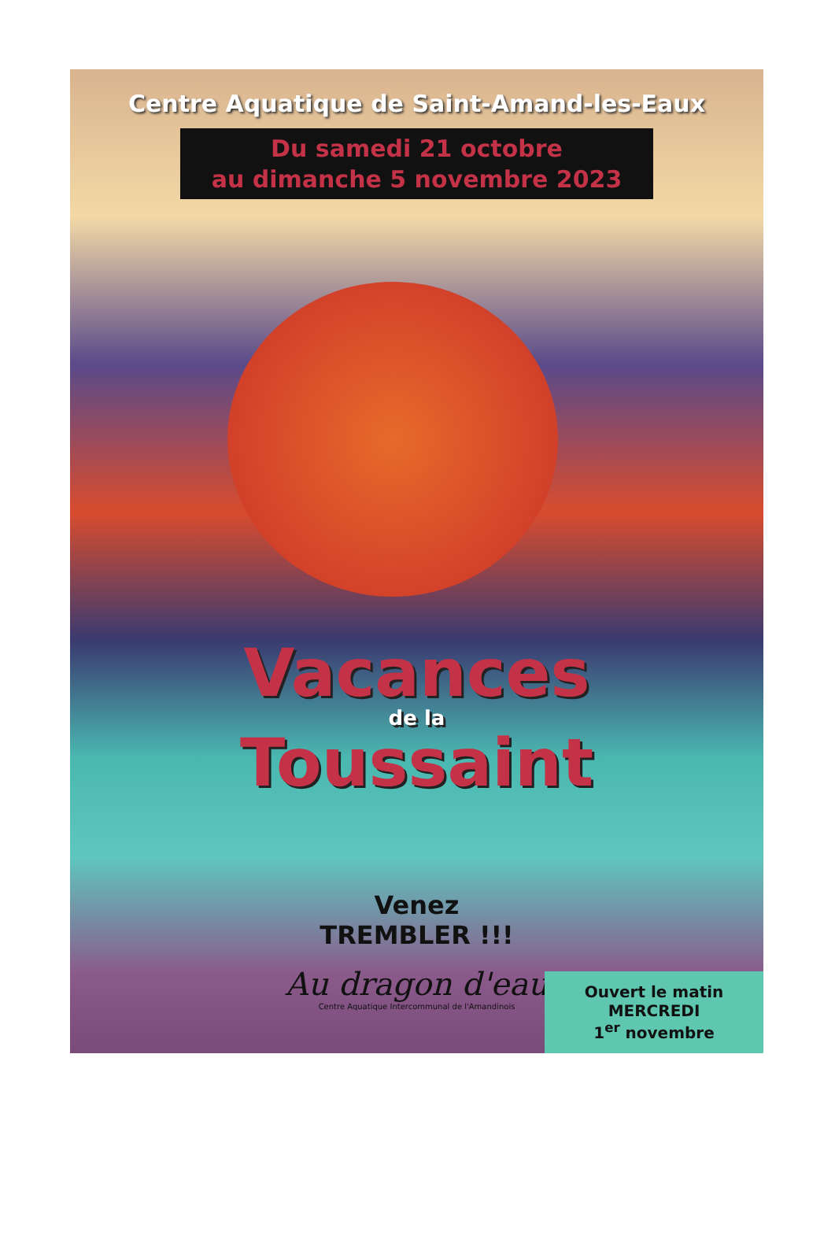Centre Aquatique de Saint-Amand-les-Eaux
Du samedi 21 octobre
au dimanche 5 novembre 2023
Vacances
de la
Toussaint
Venez
TREMBLER !!!
Au dragon d'eau
Centre Aquatique Intercommunal de l'Amandinois
Ouvert le matin
MERCREDI
1<sup>er</sup> novembre